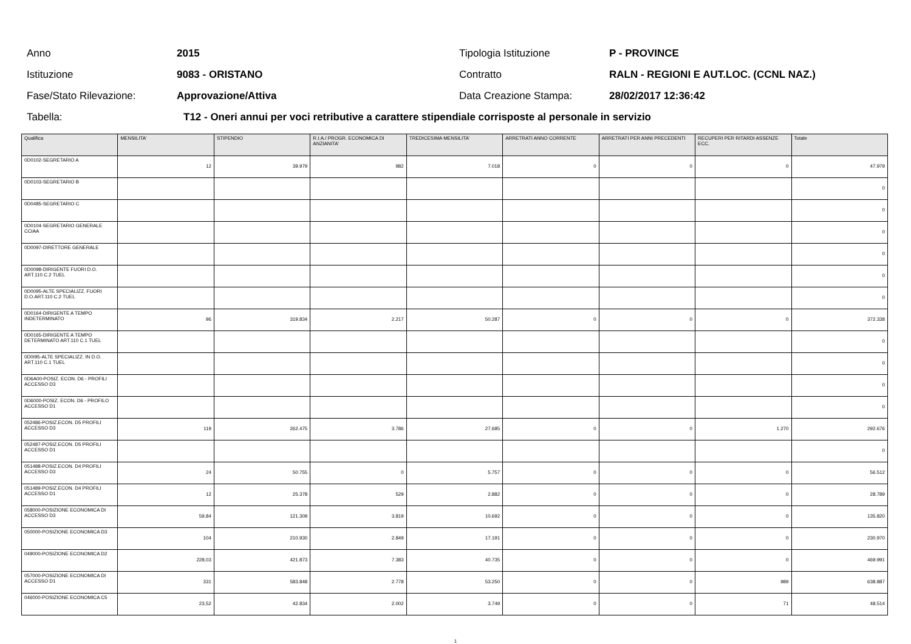Anno 2015 Tipologia Istituzione P - PROVINCE
Istituzione 9083 - ORISTANO Contratto
RALN - REGIONI E AUT.LOC. (CCNL NAZ.)
Fase/Stato Rilevazione: Approvazione/Attiva Data Creazione Stampa: 28/02/2017 12:36:42
Tabella:
T12 - Oneri annui per voci retributive a carattere stipendiale corrisposte al personale in servizio
| Qualifica | MENSILITA' | STIPENDIO | R.I.A./ PROGR. ECONOMICA DI ANZIANITA' | TREDICESIMA MENSILITA' | ARRETRATI ANNO CORRENTE | ARRETRATI PER ANNI PRECEDENTI | RECUPERI PER RITARDI ASSENZE ECC. | Totale |
| --- | --- | --- | --- | --- | --- | --- | --- | --- |
| 0D0102-SEGRETARIO A | 12 | 39.979 | 982 | 7.018 | 0 | 0 | 0 | 47.979 |
| 0D0103-SEGRETARIO B | | | | | | | | 0 |
| 0D0485-SEGRETARIO C | | | | | | | | 0 |
| 0D0104-SEGRETARIO GENERALE CCIAA | | | | | | | | 0 |
| 0D0097-DIRETTORE GENERALE | | | | | | | | 0 |
| 0D0098-DIRIGENTE FUORI D.O. ART.110 C.2 TUEL | | | | | | | | 0 |
| 0D0095-ALTE SPECIALIZZ. FUORI D.O.ART.110 C.2 TUEL | | | | | | | | 0 |
| 0D0164-DIRIGENTE A TEMPO INDETERMINATO | 96 | 319.834 | 2.217 | 50.287 | 0 | 0 | 0 | 372.338 |
| 0D0165-DIRIGENTE A TEMPO DETERMINATO ART.110 C.1 TUEL | | | | | | | | 0 |
| 0D0I95-ALTE SPECIALIZZ. IN D.O. ART.110 C.1 TUEL | | | | | | | | 0 |
| 0D6A00-POSIZ. ECON. D6 - PROFILI ACCESSO D3 | | | | | | | | 0 |
| 0D6000-POSIZ. ECON. D6 - PROFILO ACCESSO D1 | | | | | | | | 0 |
| 052486-POSIZ.ECON. D5 PROFILI ACCESSO D3 | 119 | 262.475 | 3.786 | 27.685 | 0 | 0 | 1.270 | 292.676 |
| 052487-POSIZ.ECON. D5 PROFILI ACCESSO D1 | | | | | | | | 0 |
| 051488-POSIZ.ECON. D4 PROFILI ACCESSO D3 | 24 | 50.755 | 0 | 5.757 | 0 | 0 | 0 | 56.512 |
| 051489-POSIZ.ECON. D4 PROFILI ACCESSO D1 | 12 | 25.378 | 529 | 2.882 | 0 | 0 | 0 | 28.789 |
| 058000-POSIZIONE ECONOMICA DI ACCESSO D3 | 59,84 | 121.309 | 3.819 | 10.692 | 0 | 0 | 0 | 135.820 |
| 050000-POSIZIONE ECONOMICA D3 | 104 | 210.930 | 2.849 | 17.191 | 0 | 0 | 0 | 230.970 |
| 049000-POSIZIONE ECONOMICA D2 | 228,03 | 421.873 | 7.383 | 40.735 | 0 | 0 | 0 | 469.991 |
| 057000-POSIZIONE ECONOMICA DI ACCESSO D1 | 331 | 583.848 | 2.778 | 53.250 | 0 | 0 | 989 | 638.887 |
| 046000-POSIZIONE ECONOMICA C5 | 23,52 | 42.834 | 2.002 | 3.749 | 0 | 0 | 71 | 48.514 |
1